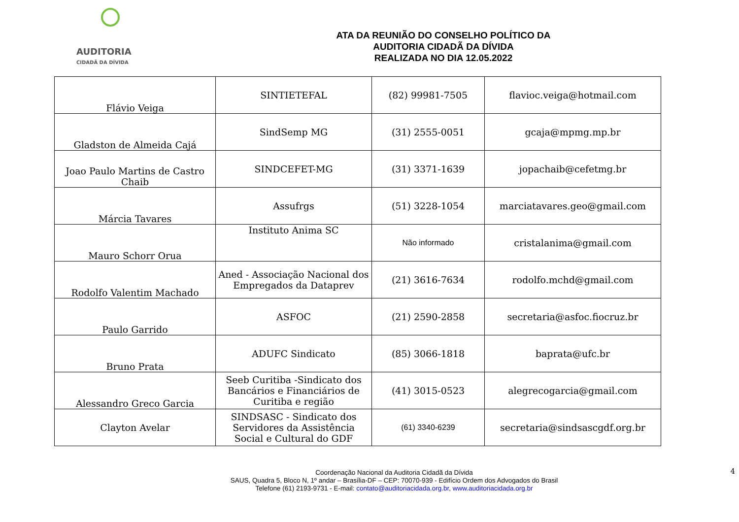AUDITORIA
CIDADÃ DA DÍVIDA
ATA DA REUNIÃO DO CONSELHO POLÍTICO DA
AUDITORIA CIDADÃ DA DÍVIDA
REALIZADA NO DIA 12.05.2022
| Flávio Veiga | SINTIETEFAL | (82) 99981-7505 | flavioc.veiga@hotmail.com |
| Gladston de Almeida Cajá | SindSemp MG | (31) 2555-0051 | gcaja@mpmg.mp.br |
| Joao Paulo Martins de Castro Chaib | SINDCEFET-MG | (31) 3371-1639 | jopachaib@cefetmg.br |
| Márcia Tavares | Assufrgs | (51) 3228-1054 | marciatavares.geo@gmail.com |
| Mauro Schorr Orua | Instituto Anima SC | Não informado | cristalanima@gmail.com |
| Rodolfo Valentim Machado | Aned - Associação Nacional dos Empregados da Dataprev | (21) 3616-7634 | rodolfo.mchd@gmail.com |
| Paulo Garrido | ASFOC | (21) 2590-2858 | secretaria@asfoc.fiocruz.br |
| Bruno Prata | ADUFC Sindicato | (85) 3066-1818 | baprata@ufc.br |
| Alessandro Greco Garcia | Seeb Curitiba -Sindicato dos Bancários e Financiários de Curitiba e região | (41) 3015-0523 | alegrecogarcia@gmail.com |
| Clayton Avelar | SINDSASC - Sindicato dos Servidores da Assistência Social e Cultural do GDF | (61) 3340-6239 | secretaria@sindsascgdf.org.br |
4
Coordenação Nacional da Auditoria Cidadã da Dívida
SAUS, Quadra 5, Bloco N, 1º andar – Brasília-DF – CEP: 70070-939 - Edifício Ordem dos Advogados do Brasil
Telefone (61) 2193-9731 - E-mail: contato@auditoriacidada.org.br, www.auditoriacidada.org.br